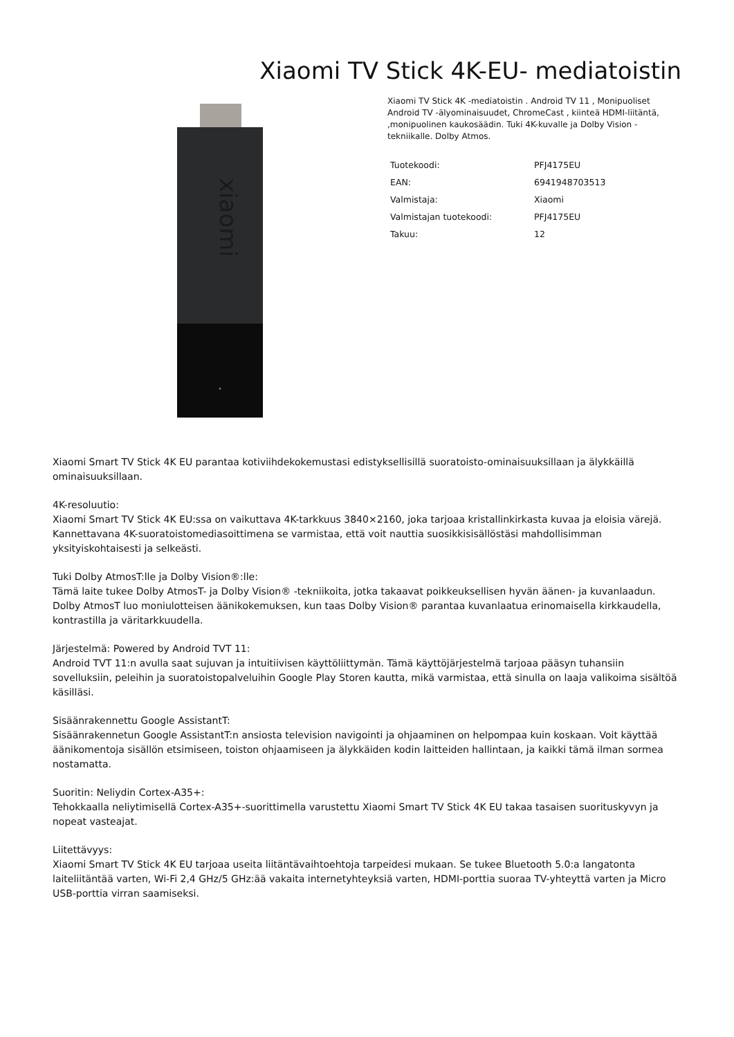Xiaomi TV Stick 4K-EU- mediatoistin
xiaomi
Xiaomi TV Stick 4K -mediatoistin . Android TV 11 , Monipuoliset Android TV -älyominaisuudet, ChromeCast , kiinteä HDMI-liitäntä, ,monipuolinen kaukosäädin. Tuki 4K-kuvalle ja Dolby Vision -tekniikalle. Dolby Atmos.
| Tuotekoodi: | PFJ4175EU |
| EAN: | 6941948703513 |
| Valmistaja: | Xiaomi |
| Valmistajan tuotekoodi: | PFJ4175EU |
| Takuu: | 12 |
Xiaomi Smart TV Stick 4K EU parantaa kotiviihdekokemustasi edistyksellisillä suoratoisto-ominaisuuksillaan ja älykkäillä ominaisuuksillaan.
4K-resoluutio:
Xiaomi Smart TV Stick 4K EU:ssa on vaikuttava 4K-tarkkuus 3840×2160, joka tarjoaa kristallinkirkasta kuvaa ja eloisia värejä. Kannettavana 4K-suoratoistomediasoittimena se varmistaa, että voit nauttia suosikkisisällöstäsi mahdollisimman yksityiskohtaisesti ja selkeästi.
Tuki Dolby AtmosT:lle ja Dolby Vision®:lle:
Tämä laite tukee Dolby AtmosT- ja Dolby Vision® -tekniikoita, jotka takaavat poikkeuksellisen hyvän äänen- ja kuvanlaadun. Dolby AtmosT luo moniulotteisen äänikokemuksen, kun taas Dolby Vision® parantaa kuvanlaatua erinomaisella kirkkaudella, kontrastilla ja väritarkkuudella.
Järjestelmä: Powered by Android TVT 11:
Android TVT 11:n avulla saat sujuvan ja intuitiivisen käyttöliittymän. Tämä käyttöjärjestelmä tarjoaa pääsyn tuhansiin sovelluksiin, peleihin ja suoratoistopalveluihin Google Play Storen kautta, mikä varmistaa, että sinulla on laaja valikoima sisältöä käsilläsi.
Sisäänrakennettu Google AssistantT:
Sisäänrakennetun Google AssistantT:n ansiosta television navigointi ja ohjaaminen on helpompaa kuin koskaan. Voit käyttää äänikomentoja sisällön etsimiseen, toiston ohjaamiseen ja älykkäiden kodin laitteiden hallintaan, ja kaikki tämä ilman sormea nostamatta.
Suoritin: Neliydin Cortex-A35+:
Tehokkaalla neliytimisellä Cortex-A35+-suorittimella varustettu Xiaomi Smart TV Stick 4K EU takaa tasaisen suorituskyvyn ja nopeat vasteajat.
Liitettävyys:
Xiaomi Smart TV Stick 4K EU tarjoaa useita liitäntävaihtoehtoja tarpeidesi mukaan. Se tukee Bluetooth 5.0:a langatonta laiteliitäntää varten, Wi-Fi 2,4 GHz/5 GHz:ää vakaita internetyhteyksiä varten, HDMI-porttia suoraa TV-yhteyttä varten ja Micro USB-porttia virran saamiseksi.